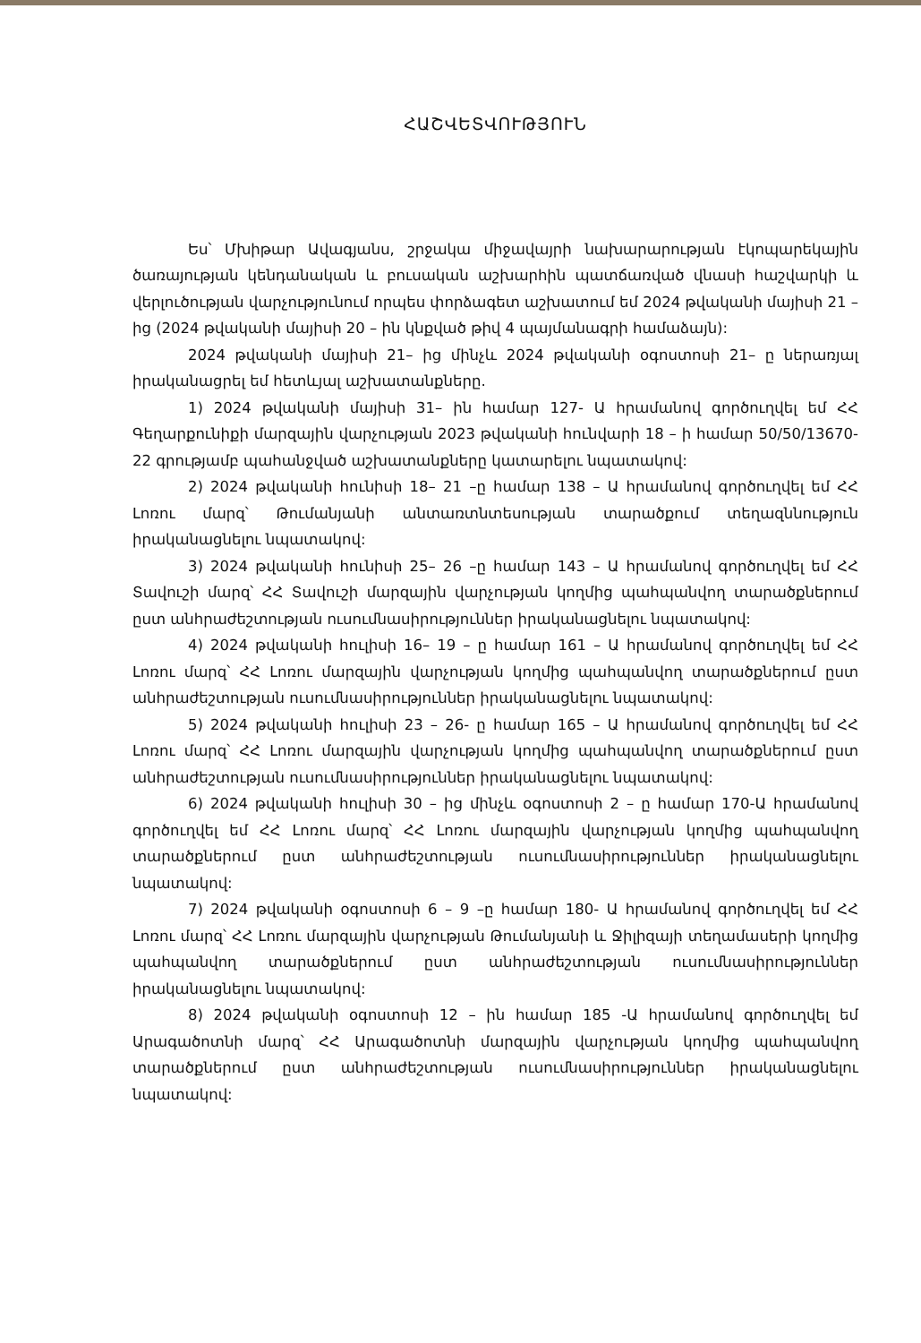ՀԱՇՎԵՏՎՈՒԹՅՈՒՆ
Ես՝ Մխիթար Ավագյանս, շրջակա միջավայրի նախարարության էկոպարեկային ծառայության կենդանական և բուսական աշխարհին պատճառված վնասի հաշվարկի և վերլուծության վարչությունում որպես փորձագետ աշխատում եմ 2024 թվականի մայիսի 21 – ից (2024 թվականի մայիսի 20 – ին կնքված թիվ 4 պայմանագրի համաձայն):
2024 թվականի մայիսի 21– ից մինչև 2024 թվականի օգոստոսի 21– ը ներառյալ իրականացրել եմ հետևյալ աշխատանքները.
1) 2024 թվականի մայիսի 31– ին համար 127- Ա հրամանով գործուղվել եմ ՀՀ Գեղարքունիքի մարզային վարչության 2023 թվականի հունվարի 18 – ի համար 50/50/13670-22 գրությամբ պահանջված աշխատանքները կատարելու նպատակով:
2) 2024 թվականի հունիսի 18– 21 –ը համար 138 – Ա հրամանով գործուղվել եմ ՀՀ Լոռու մարզ՝ Թումանյանի անտառտնտեսության տարածքում տեղազննություն իրականացնելու նպատակով:
3) 2024 թվականի հունիսի 25– 26 –ը համար 143 – Ա հրամանով գործուղվել եմ ՀՀ Տավուշի մարզ՝ ՀՀ Տավուշի մարզային վարչության կողմից պահպանվող տարածքներում ըստ անհրաժեշտության ուսումնասիրություններ իրականացնելու նպատակով:
4) 2024 թվականի հուլիսի 16– 19 – ը համար 161 – Ա հրամանով գործուղվել եմ ՀՀ Լոռու մարզ՝ ՀՀ Լոռու մարզային վարչության կողմից պահպանվող տարածքներում ըստ անհրաժեշտության ուսումնասիրություններ իրականացնելու նպատակով:
5) 2024 թվականի հուլիսի 23 – 26- ը համար 165 – Ա հրամանով գործուղվել եմ ՀՀ Լոռու մարզ՝ ՀՀ Լոռու մարզային վարչության կողմից պահպանվող տարածքներում ըստ անհրաժեշտության ուսումնասիրություններ իրականացնելու նպատակով:
6) 2024 թվականի հուլիսի 30 – ից մինչև օգոստոսի 2 – ը համար 170-Ա հրամանով գործուղվել եմ ՀՀ Լոռու մարզ՝ ՀՀ Լոռու մարզային վարչության կողմից պահպանվող տարածքներում ըստ անհրաժեշտության ուսումնասիրություններ իրականացնելու նպատակով:
7) 2024 թվականի օգոստոսի 6 – 9 –ը համար 180- Ա հրամանով գործուղվել եմ ՀՀ Լոռու մարզ՝ ՀՀ Լոռու մարզային վարչության Թումանյանի և Ջիլիզայի տեղամասերի կողմից պահպանվող տարածքներում ըստ անհրաժեշտության ուսումնասիրություններ իրականացնելու նպատակով:
8) 2024 թվականի օգոստոսի 12 – ին համար 185 -Ա հրամանով գործուղվել եմ Արագածոտնի մարզ՝ ՀՀ Արագածոտնի մարզային վարչության կողմից պահպանվող տարածքներում ըստ անհրաժեշտության ուսումնասիրություններ իրականացնելու նպատակով: